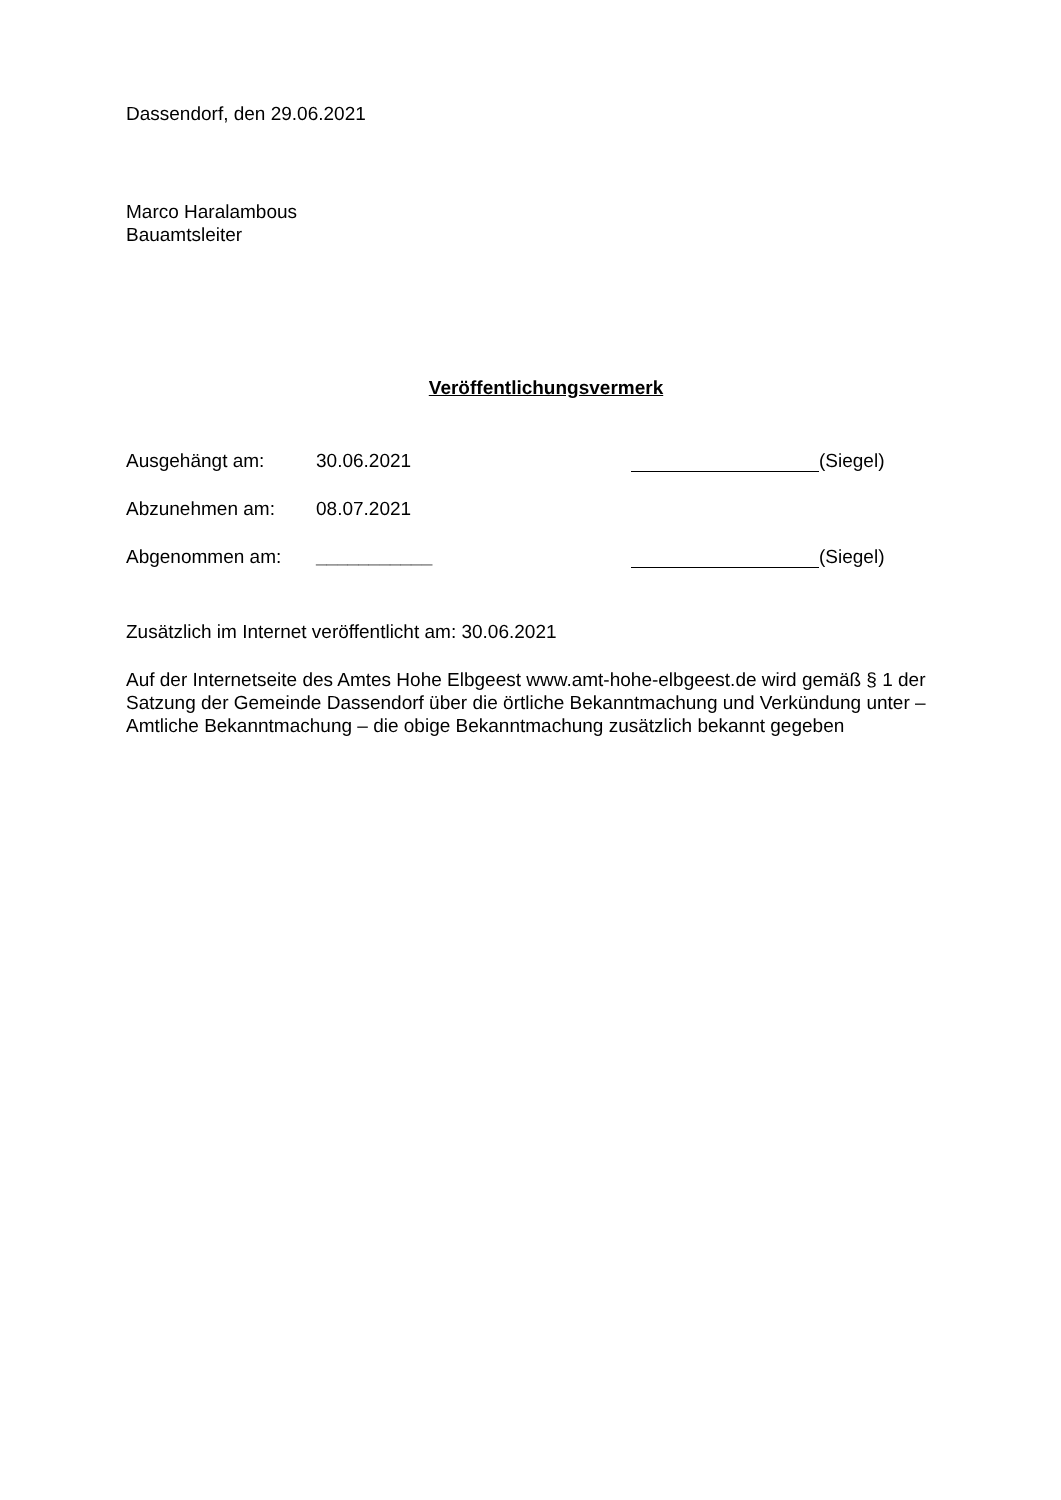Dassendorf, den 29.06.2021
Marco Haralambous
Bauamtsleiter
Veröffentlichungsvermerk
Ausgehängt am: 30.06.2021 (Siegel)
Abzunehmen am: 08.07.2021
Abgenommen am: ___________ (Siegel)
Zusätzlich im Internet veröffentlicht am: 30.06.2021
Auf der Internetseite des Amtes Hohe Elbgeest www.amt-hohe-elbgeest.de wird gemäß § 1 der Satzung der Gemeinde Dassendorf über die örtliche Bekanntmachung und Verkündung unter – Amtliche Bekanntmachung – die obige Bekanntmachung zusätzlich bekannt gegeben